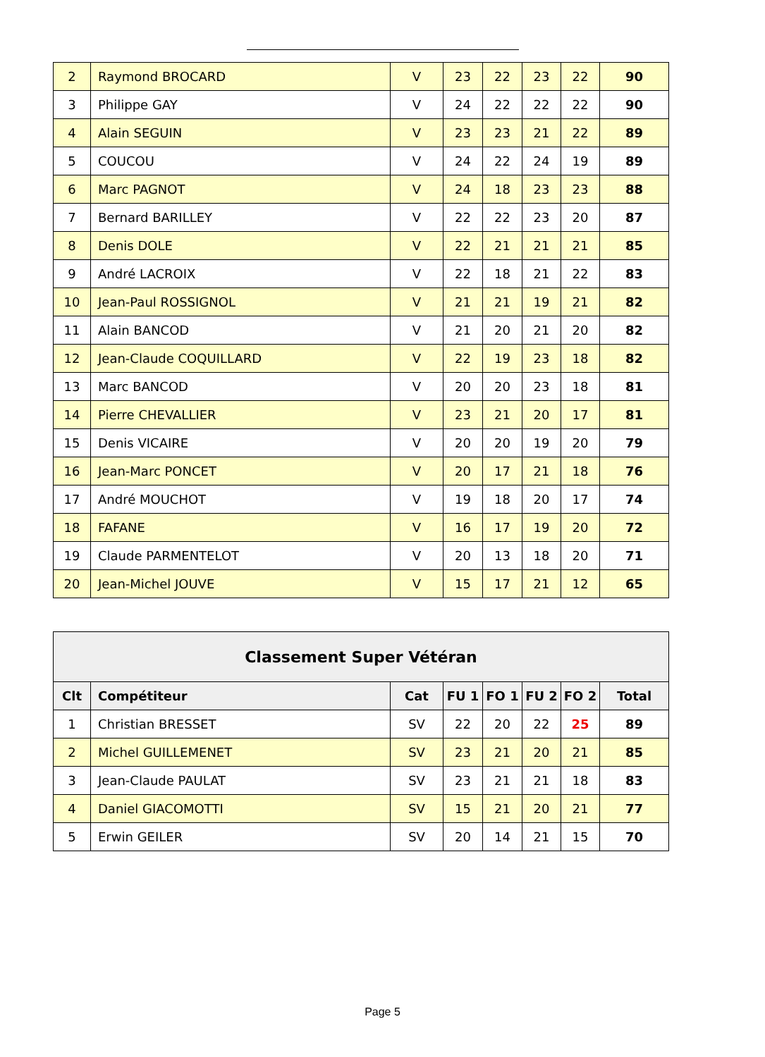| 2 | Raymond BROCARD | V | 23 | 22 | 23 | 22 | 90 |
| 3 | Philippe GAY | V | 24 | 22 | 22 | 22 | 90 |
| 4 | Alain SEGUIN | V | 23 | 23 | 21 | 22 | 89 |
| 5 | COUCOU | V | 24 | 22 | 24 | 19 | 89 |
| 6 | Marc PAGNOT | V | 24 | 18 | 23 | 23 | 88 |
| 7 | Bernard BARILLEY | V | 22 | 22 | 23 | 20 | 87 |
| 8 | Denis DOLE | V | 22 | 21 | 21 | 21 | 85 |
| 9 | André LACROIX | V | 22 | 18 | 21 | 22 | 83 |
| 10 | Jean-Paul ROSSIGNOL | V | 21 | 21 | 19 | 21 | 82 |
| 11 | Alain BANCOD | V | 21 | 20 | 21 | 20 | 82 |
| 12 | Jean-Claude COQUILLARD | V | 22 | 19 | 23 | 18 | 82 |
| 13 | Marc BANCOD | V | 20 | 20 | 23 | 18 | 81 |
| 14 | Pierre CHEVALLIER | V | 23 | 21 | 20 | 17 | 81 |
| 15 | Denis VICAIRE | V | 20 | 20 | 19 | 20 | 79 |
| 16 | Jean-Marc PONCET | V | 20 | 17 | 21 | 18 | 76 |
| 17 | André MOUCHOT | V | 19 | 18 | 20 | 17 | 74 |
| 18 | FAFANE | V | 16 | 17 | 19 | 20 | 72 |
| 19 | Claude PARMENTELOT | V | 20 | 13 | 18 | 20 | 71 |
| 20 | Jean-Michel JOUVE | V | 15 | 17 | 21 | 12 | 65 |
| Classement Super Vétéran | | | | | | | |
| --- | --- | --- | --- | --- | --- | --- | --- |
| Clt | Compétiteur | Cat | FU 1 | FO 1 | FU 2 | FO 2 | Total |
| 1 | Christian BRESSET | SV | 22 | 20 | 22 | 25 | 89 |
| 2 | Michel GUILLEMENET | SV | 23 | 21 | 20 | 21 | 85 |
| 3 | Jean-Claude PAULAT | SV | 23 | 21 | 21 | 18 | 83 |
| 4 | Daniel GIACOMOTTI | SV | 15 | 21 | 20 | 21 | 77 |
| 5 | Erwin GEILER | SV | 20 | 14 | 21 | 15 | 70 |
Page 5